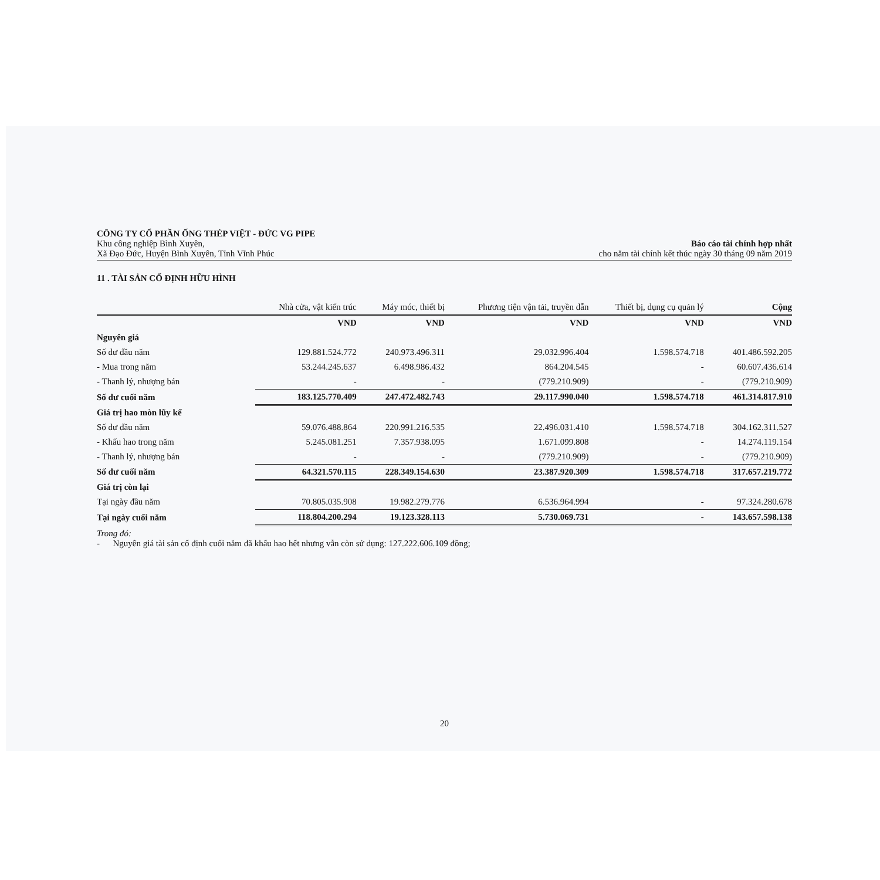CÔNG TY CỔ PHẦN ỐNG THÉP VIỆT - ĐỨC VG PIPE
Khu công nghiệp Bình Xuyên,
Xã Đạo Đức, Huyện Bình Xuyên, Tỉnh Vĩnh Phúc
Báo cáo tài chính hợp nhất
cho năm tài chính kết thúc ngày 30 tháng 09 năm 2019
11 . TÀI SẢN CỐ ĐỊNH HỮU HÌNH
| | Nhà cửa, vật kiến trúc | Máy móc, thiết bị | Phương tiện vận tải, truyền dẫn | Thiết bị, dụng cụ quản lý | Cộng |
| --- | --- | --- | --- | --- | --- |
| | VND | VND | VND | VND | VND |
| Nguyên giá | | | | | |
| Số dư đầu năm | 129.881.524.772 | 240.973.496.311 | 29.032.996.404 | 1.598.574.718 | 401.486.592.205 |
| - Mua trong năm | 53.244.245.637 | 6.498.986.432 | 864.204.545 | - | 60.607.436.614 |
| - Thanh lý, nhượng bán | - | - | (779.210.909) | - | (779.210.909) |
| Số dư cuối năm | 183.125.770.409 | 247.472.482.743 | 29.117.990.040 | 1.598.574.718 | 461.314.817.910 |
| Giá trị hao mòn lũy kế | | | | | |
| Số dư đầu năm | 59.076.488.864 | 220.991.216.535 | 22.496.031.410 | 1.598.574.718 | 304.162.311.527 |
| - Khấu hao trong năm | 5.245.081.251 | 7.357.938.095 | 1.671.099.808 | - | 14.274.119.154 |
| - Thanh lý, nhượng bán | - | - | (779.210.909) | - | (779.210.909) |
| Số dư cuối năm | 64.321.570.115 | 228.349.154.630 | 23.387.920.309 | 1.598.574.718 | 317.657.219.772 |
| Giá trị còn lại | | | | | |
| Tại ngày đầu năm | 70.805.035.908 | 19.982.279.776 | 6.536.964.994 | - | 97.324.280.678 |
| Tại ngày cuối năm | 118.804.200.294 | 19.123.328.113 | 5.730.069.731 | - | 143.657.598.138 |
Trong đó:
- Nguyên giá tài sản cố định cuối năm đã khấu hao hết nhưng vẫn còn sử dụng: 127.222.606.109 đồng;
20